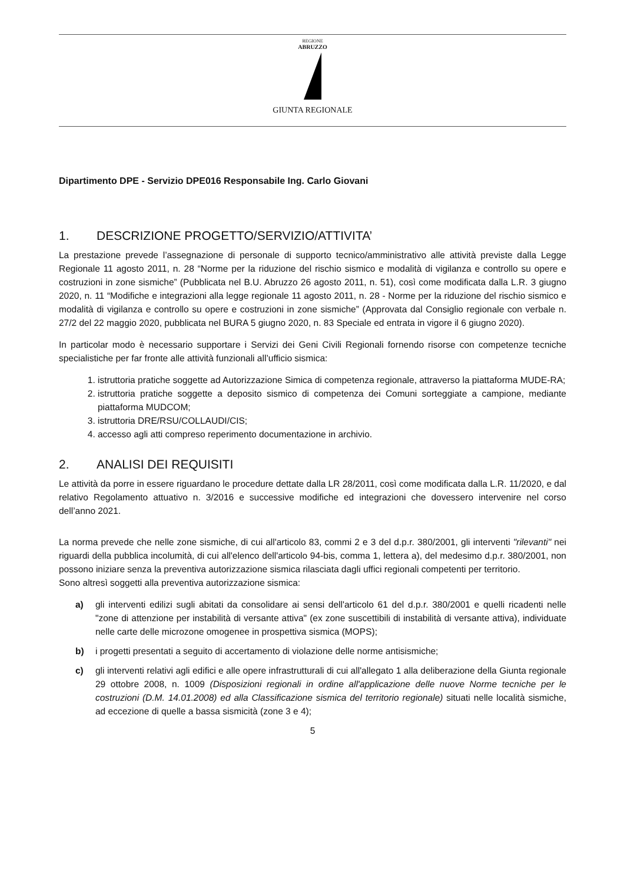REGIONE
ABRUZZO
GIUNTA REGIONALE
Dipartimento DPE - Servizio DPE016 Responsabile Ing. Carlo Giovani
1. DESCRIZIONE PROGETTO/SERVIZIO/ATTIVITA’
La prestazione prevede l’assegnazione di personale di supporto tecnico/amministrativo alle attività previste dalla Legge Regionale 11 agosto 2011, n. 28 “Norme per la riduzione del rischio sismico e modalità di vigilanza e controllo su opere e costruzioni in zone sismiche” (Pubblicata nel B.U. Abruzzo 26 agosto 2011, n. 51), così come modificata dalla L.R. 3 giugno 2020, n. 11 “Modifiche e integrazioni alla legge regionale 11 agosto 2011, n. 28 - Norme per la riduzione del rischio sismico e modalità di vigilanza e controllo su opere e costruzioni in zone sismiche” (Approvata dal Consiglio regionale con verbale n. 27/2 del 22 maggio 2020, pubblicata nel BURA 5 giugno 2020, n. 83 Speciale ed entrata in vigore il 6 giugno 2020).
In particolar modo è necessario supportare i Servizi dei Geni Civili Regionali fornendo risorse con competenze tecniche specialistiche per far fronte alle attività funzionali all’ufficio sismica:
1. istruttoria pratiche soggette ad Autorizzazione Simica di competenza regionale, attraverso la piattaforma MUDE-RA;
2. istruttoria pratiche soggette a deposito sismico di competenza dei Comuni sorteggiate a campione, mediante piattaforma MUDCOM;
3. istruttoria DRE/RSU/COLLAUDI/CIS;
4. accesso agli atti compreso reperimento documentazione in archivio.
2. ANALISI DEI REQUISITI
Le attività da porre in essere riguardano le procedure dettate dalla LR 28/2011, così come modificata dalla L.R. 11/2020, e dal relativo Regolamento attuativo n. 3/2016 e successive modifiche ed integrazioni che dovessero intervenire nel corso dell’anno 2021.
La norma prevede che nelle zone sismiche, di cui all'articolo 83, commi 2 e 3 del d.p.r. 380/2001, gli interventi "rilevanti" nei riguardi della pubblica incolumità, di cui all'elenco dell'articolo 94-bis, comma 1, lettera a), del medesimo d.p.r. 380/2001, non possono iniziare senza la preventiva autorizzazione sismica rilasciata dagli uffici regionali competenti per territorio.
Sono altresì soggetti alla preventiva autorizzazione sismica:
a) gli interventi edilizi sugli abitati da consolidare ai sensi dell'articolo 61 del d.p.r. 380/2001 e quelli ricadenti nelle "zone di attenzione per instabilità di versante attiva" (ex zone suscettibili di instabilità di versante attiva), individuate nelle carte delle microzone omogenee in prospettiva sismica (MOPS);
b) i progetti presentati a seguito di accertamento di violazione delle norme antisismiche;
c) gli interventi relativi agli edifici e alle opere infrastrutturali di cui all'allegato 1 alla deliberazione della Giunta regionale 29 ottobre 2008, n. 1009 (Disposizioni regionali in ordine all'applicazione delle nuove Norme tecniche per le costruzioni (D.M. 14.01.2008) ed alla Classificazione sismica del territorio regionale) situati nelle località sismiche, ad eccezione di quelle a bassa sismicità (zone 3 e 4);
5